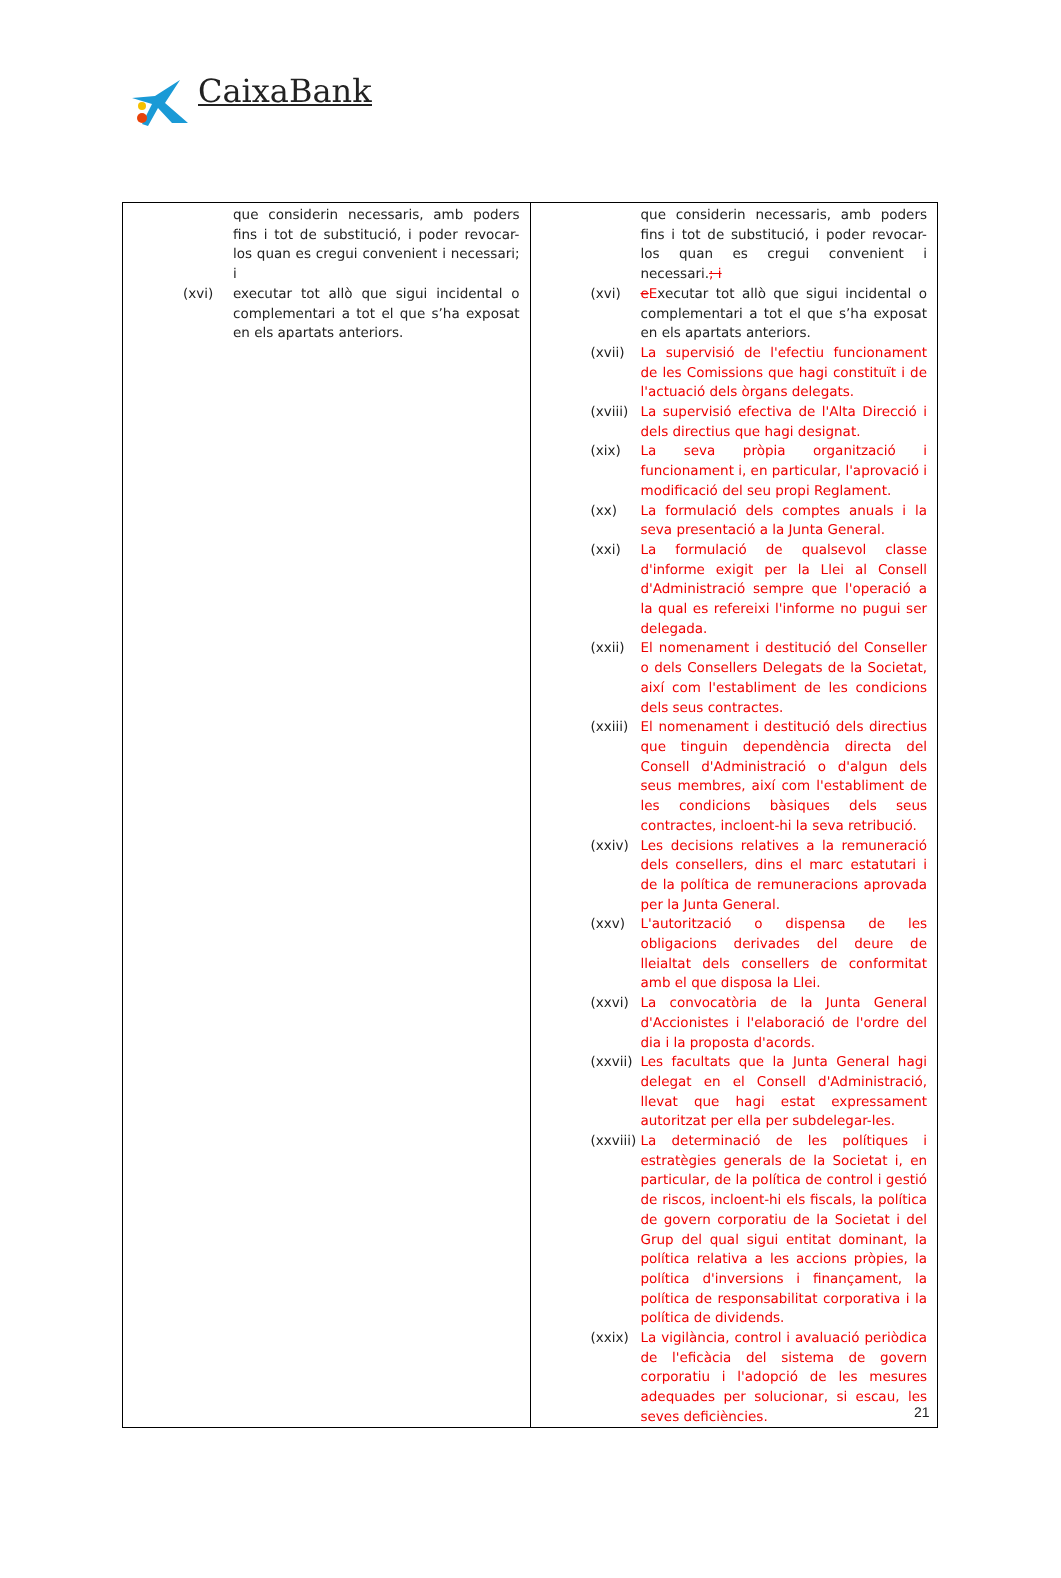CaixaBank
| que considerin necessaris, amb poders fins i tot de substitució, i poder revocar-los quan es cregui convenient i necessari; i (xvi) executar tot allò que sigui incidental o complementari a tot el que s’ha exposat en els apartats anteriors. | que considerin necessaris, amb poders fins i tot de substitució, i poder revocar-los quan es cregui convenient i necessari. ; i (xvi) e E xecutar tot allò que sigui incidental o complementari a tot el que s’ha exposat en els apartats anteriors. (xvii) La supervisió de l'efectiu funcionament de les Comissions que hagi constituït i de l'actuació dels òrgans delegats. (xviii) La supervisió efectiva de l'Alta Direcció i dels directius que hagi designat. (xix) La seva pròpia organització i funcionament i, en particular, l'aprovació i modificació del seu propi Reglament. (xx) La formulació dels comptes anuals i la seva presentació a la Junta General. (xxi) La formulació de qualsevol classe d'informe exigit per la Llei al Consell d'Administració sempre que l'operació a la qual es refereixi l'informe no pugui ser delegada. (xxii) El nomenament i destitució del Conseller o dels Consellers Delegats de la Societat, així com l'establiment de les condicions dels seus contractes. (xxiii) El nomenament i destitució dels directius que tinguin dependència directa del Consell d'Administració o d'algun dels seus membres, així com l'establiment de les condicions bàsiques dels seus contractes, incloent-hi la seva retribució. (xxiv) Les decisions relatives a la remuneració dels consellers, dins el marc estatutari i de la política de remuneracions aprovada per la Junta General. (xxv) L'autorització o dispensa de les obligacions derivades del deure de lleialtat dels consellers de conformitat amb el que disposa la Llei. (xxvi) La convocatòria de la Junta General d'Accionistes i l'elaboració de l'ordre del dia i la proposta d'acords. (xxvii) Les facultats que la Junta General hagi delegat en el Consell d'Administració, llevat que hagi estat expressament autoritzat per ella per subdelegar-les. (xxviii) La determinació de les polítiques i estratègies generals de la Societat i, en particular, de la política de control i gestió de riscos, incloent-hi els fiscals, la política de govern corporatiu de la Societat i del Grup del qual sigui entitat dominant, la política relativa a les accions pròpies, la política d'inversions i finançament, la política de responsabilitat corporativa i la política de dividends. (xxix) La vigilància, control i avaluació periòdica de l'eficàcia del sistema de govern corporatiu i l'adopció de les mesures adequades per solucionar, si escau, les seves deficiències. |
21